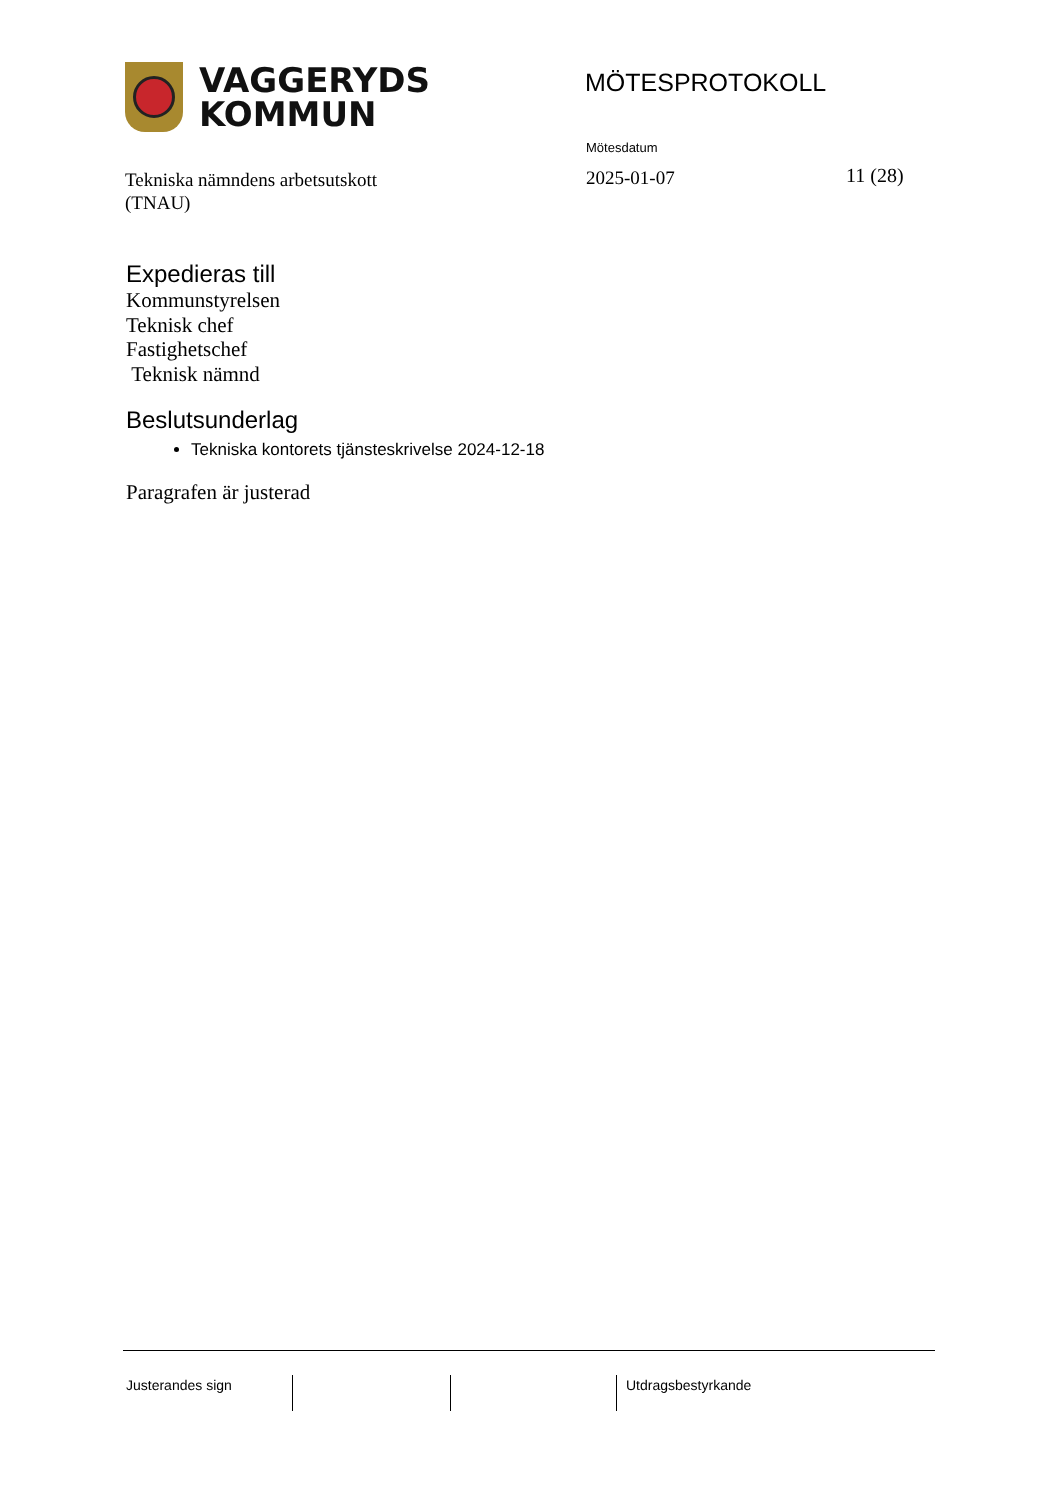VAGGERYDS
KOMMUN
MÖTESPROTOKOLL
Tekniska nämndens arbetsutskott
(TNAU)
Mötesdatum
2025-01-07
11 (28)
Expedieras till
Kommunstyrelsen
Teknisk chef
Fastighetschef
Teknisk nämnd
Beslutsunderlag
Tekniska kontorets tjänsteskrivelse 2024-12-18
Paragrafen är justerad
Justerandes sign Utdragsbestyrkande